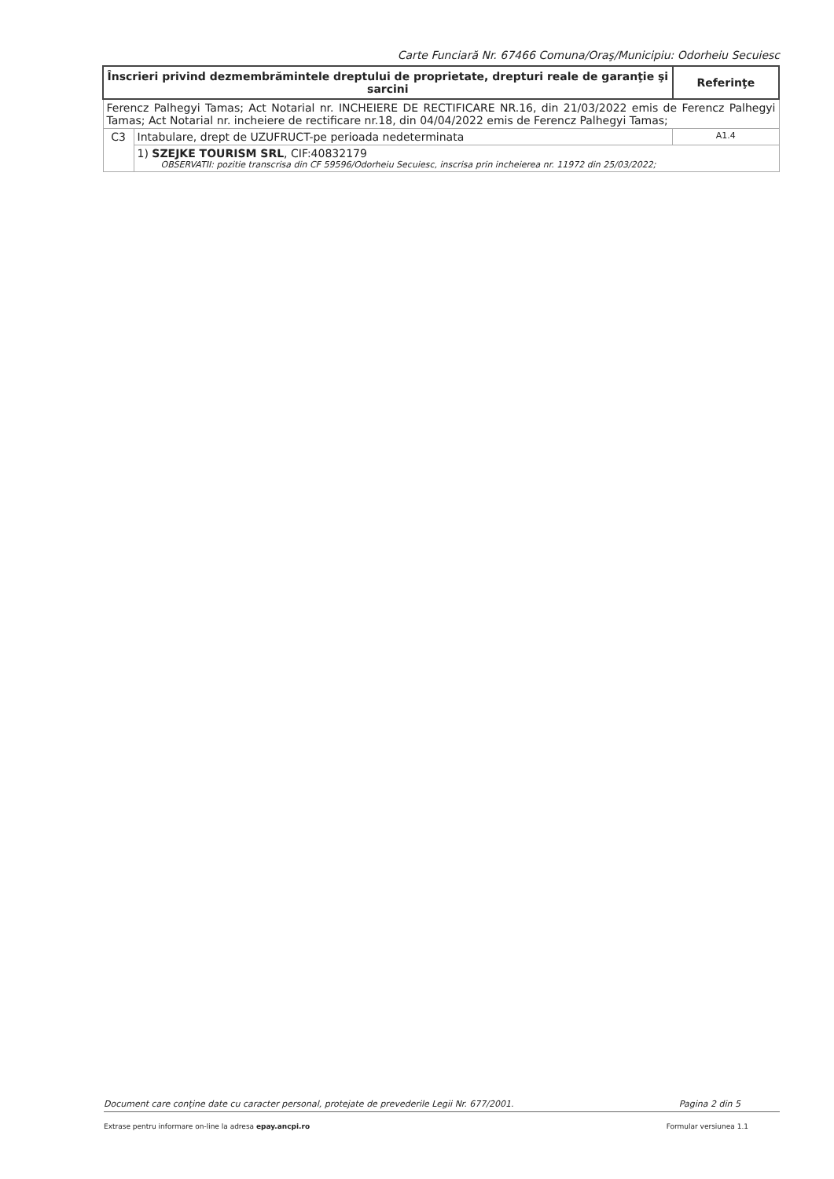Carte Funciară Nr. 67466 Comuna/Oraş/Municipiu: Odorheiu Secuiesc
| Înscrieri privind dezmembrămintele dreptului de proprietate, drepturi reale de garanţie şi sarcini | | Referinţe |
| --- | --- | --- |
| Ferencz Palhegyi Tamas; Act Notarial nr. INCHEIERE DE RECTIFICARE NR.16, din 21/03/2022 emis de Ferencz Palhegyi Tamas; Act Notarial nr. incheiere de rectificare nr.18, din 04/04/2022 emis de Ferencz Palhegyi Tamas; | | |
| C3 | Intabulare, drept de UZUFRUCT-pe perioada nedeterminata | A1.4 |
| | 1) SZEJKE TOURISM SRL , CIF:40832179 OBSERVATII: pozitie transcrisa din CF 59596/Odorheiu Secuiesc, inscrisa prin incheierea nr. 11972 din 25/03/2022; | |
Document care conţine date cu caracter personal, protejate de prevederile Legii Nr. 677/2001. Pagina 2 din 5
Extrase pentru informare on-line la adresa epay.ancpi.ro Formular versiunea 1.1